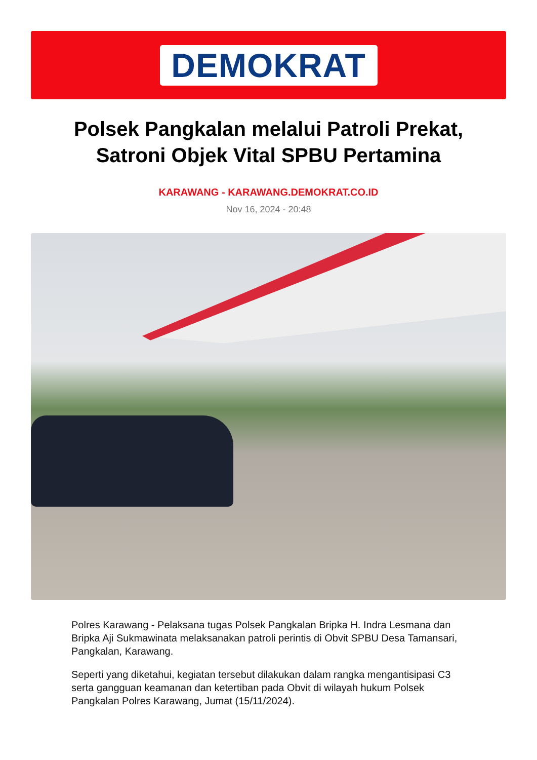DEMOKRAT
Polsek Pangkalan melalui Patroli Prekat,
Satroni Objek Vital SPBU Pertamina
KARAWANG - KARAWANG.DEMOKRAT.CO.ID
Nov 16, 2024 - 20:48
Polres Karawang - Pelaksana tugas Polsek Pangkalan Bripka H. Indra Lesmana dan Bripka Aji Sukmawinata melaksanakan patroli perintis di Obvit SPBU Desa Tamansari, Pangkalan, Karawang.
Seperti yang diketahui, kegiatan tersebut dilakukan dalam rangka mengantisipasi C3 serta gangguan keamanan dan ketertiban pada Obvit di wilayah hukum Polsek Pangkalan Polres Karawang, Jumat (15/11/2024).